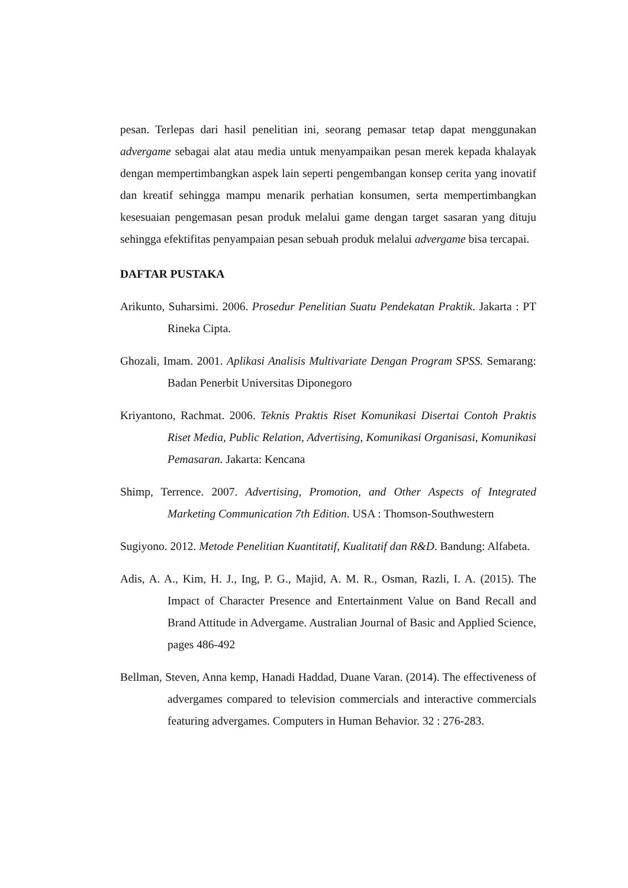pesan. Terlepas dari hasil penelitian ini, seorang pemasar tetap dapat menggunakan advergame sebagai alat atau media untuk menyampaikan pesan merek kepada khalayak dengan mempertimbangkan aspek lain seperti pengembangan konsep cerita yang inovatif dan kreatif sehingga mampu menarik perhatian konsumen, serta mempertimbangkan kesesuaian pengemasan pesan produk melalui game dengan target sasaran yang dituju sehingga efektifitas penyampaian pesan sebuah produk melalui advergame bisa tercapai.
DAFTAR PUSTAKA
Arikunto, Suharsimi. 2006. Prosedur Penelitian Suatu Pendekatan Praktik. Jakarta : PT Rineka Cipta.
Ghozali, Imam. 2001. Aplikasi Analisis Multivariate Dengan Program SPSS. Semarang: Badan Penerbit Universitas Diponegoro
Kriyantono, Rachmat. 2006. Teknis Praktis Riset Komunikasi Disertai Contoh Praktis Riset Media, Public Relation, Advertising, Komunikasi Organisasi, Komunikasi Pemasaran. Jakarta: Kencana
Shimp, Terrence. 2007. Advertising, Promotion, and Other Aspects of Integrated Marketing Communication 7th Edition. USA : Thomson-Southwestern
Sugiyono. 2012. Metode Penelitian Kuantitatif, Kualitatif dan R&D. Bandung: Alfabeta.
Adis, A. A., Kim, H. J., Ing, P. G., Majid, A. M. R., Osman, Razli, I. A. (2015). The Impact of Character Presence and Entertainment Value on Band Recall and Brand Attitude in Advergame. Australian Journal of Basic and Applied Science, pages 486-492
Bellman, Steven, Anna kemp, Hanadi Haddad, Duane Varan. (2014). The effectiveness of advergames compared to television commercials and interactive commercials featuring advergames. Computers in Human Behavior. 32 : 276-283.